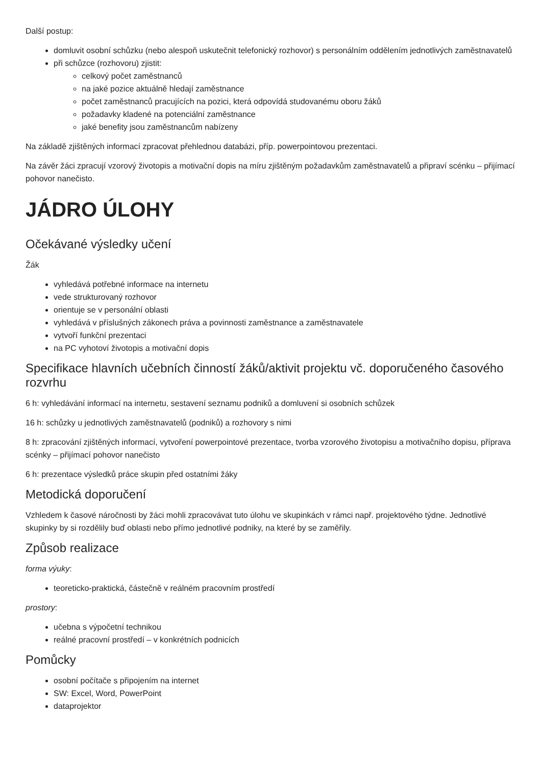Další postup:
domluvit osobní schůzku (nebo alespoň uskutečnit telefonický rozhovor) s personálním oddělením jednotlivých zaměstnavatelů
při schůzce (rozhovoru) zjistit:
celkový počet zaměstnanců
na jaké pozice aktuálně hledají zaměstnance
počet zaměstnanců pracujících na pozici, která odpovídá studovanému oboru žáků
požadavky kladené na potenciální zaměstnance
jaké benefity jsou zaměstnancům nabízeny
Na základě zjištěných informací zpracovat přehlednou databázi, příp. powerpointovou prezentaci.
Na závěr žáci zpracují vzorový životopis a motivační dopis na míru zjištěným požadavkům zaměstnavatelů a připraví scénku – přijímací pohovor nanečisto.
JÁDRO ÚLOHY
Očekávané výsledky učení
Žák
vyhledává potřebné informace na internetu
vede strukturovaný rozhovor
orientuje se v personální oblasti
vyhledává v příslušných zákonech práva a povinnosti zaměstnance a zaměstnavatele
vytvoří funkční prezentaci
na PC vyhotoví životopis a motivační dopis
Specifikace hlavních učebních činností žáků/aktivit projektu vč. doporučeného časového rozvrhu
6 h: vyhledávání informací na internetu, sestavení seznamu podniků a domluvení si osobních schůzek
16 h: schůzky u jednotlivých zaměstnavatelů (podniků) a rozhovory s nimi
8 h: zpracování zjištěných informací, vytvoření powerpointové prezentace, tvorba vzorového životopisu a motivačního dopisu, příprava scénky – přijímací pohovor nanečisto
6 h: prezentace výsledků práce skupin před ostatními žáky
Metodická doporučení
Vzhledem k časové náročnosti by žáci mohli zpracovávat tuto úlohu ve skupinkách v rámci např. projektového týdne. Jednotlivé skupinky by si rozdělily buď oblasti nebo přímo jednotlivé podniky, na které by se zaměřily.
Způsob realizace
forma výuky:
teoreticko-praktická, částečně v reálném pracovním prostředí
prostory:
učebna s výpočetní technikou
reálné pracovní prostředí – v konkrétních podnicích
Pomůcky
osobní počítače s připojením na internet
SW: Excel, Word, PowerPoint
dataprojektor